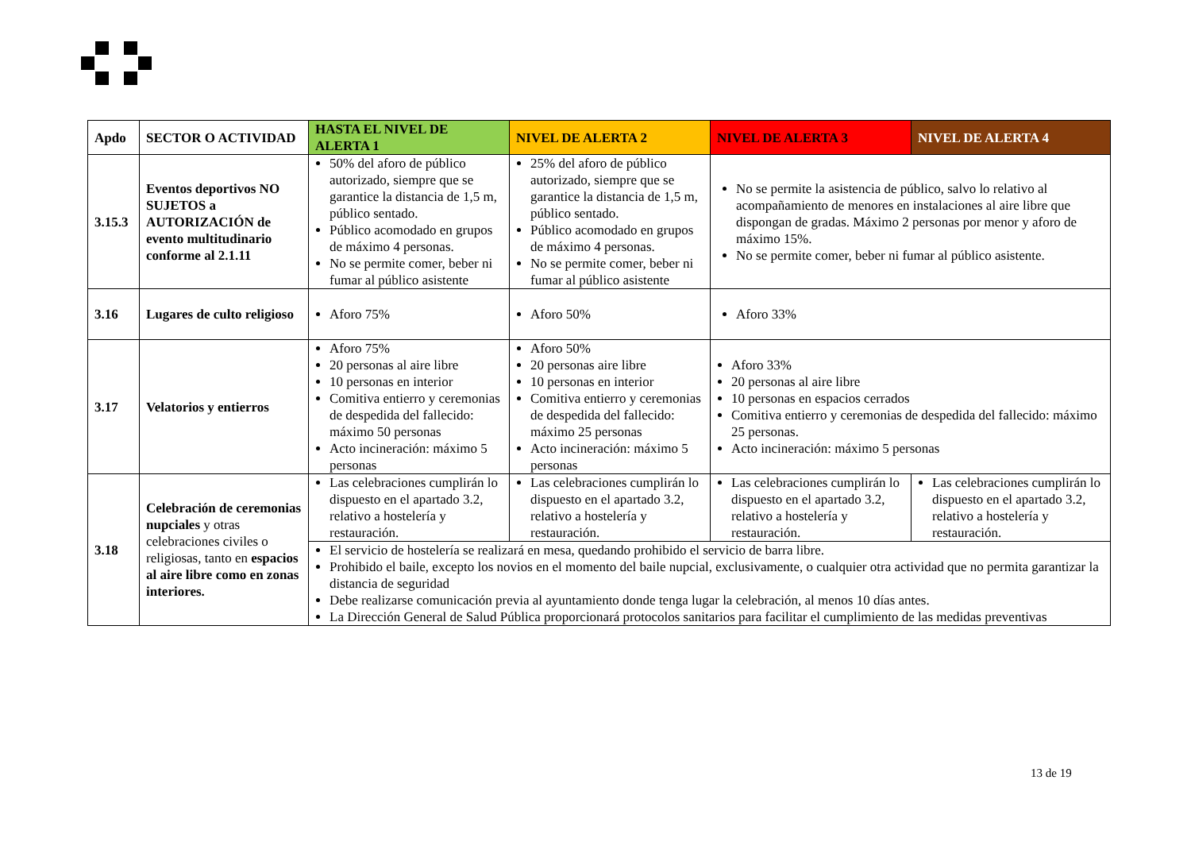| Apdo | SECTOR O ACTIVIDAD | HASTA EL NIVEL DE ALERTA 1 | NIVEL DE ALERTA 2 | NIVEL DE ALERTA 3 | NIVEL DE ALERTA 4 |
| --- | --- | --- | --- | --- | --- |
| 3.15.3 | Eventos deportivos NO SUJETOS a AUTORIZACIÓN de evento multitudinario conforme al 2.1.11 | 50% del aforo de público autorizado, siempre que se garantice la distancia de 1,5 m, público sentado. Público acomodado en grupos de máximo 4 personas. No se permite comer, beber ni fumar al público asistente | 25% del aforo de público autorizado, siempre que se garantice la distancia de 1,5 m, público sentado. Público acomodado en grupos de máximo 4 personas. No se permite comer, beber ni fumar al público asistente | No se permite la asistencia de público, salvo lo relativo al acompañamiento de menores en instalaciones al aire libre que dispongan de gradas. Máximo 2 personas por menor y aforo de máximo 15%. No se permite comer, beber ni fumar al público asistente. | |
| 3.16 | Lugares de culto religioso | Aforo 75% | Aforo 50% | Aforo 33% | |
| 3.17 | Velatorios y entierros | Aforo 75% 20 personas al aire libre 10 personas en interior Comitiva entierro y ceremonias de despedida del fallecido: máximo 50 personas Acto incineración: máximo 5 personas | Aforo 50% 20 personas aire libre 10 personas en interior Comitiva entierro y ceremonias de despedida del fallecido: máximo 25 personas Acto incineración: máximo 5 personas | Aforo 33% 20 personas al aire libre 10 personas en espacios cerrados Comitiva entierro y ceremonias de despedida del fallecido: máximo 25 personas. Acto incineración: máximo 5 personas | |
| 3.18 | Celebración de ceremonias nupciales y otras celebraciones civiles o religiosas, tanto en espacios al aire libre como en zonas interiores. | Las celebraciones cumplirán lo dispuesto en el apartado 3.2, relativo a hostelería y restauración. | Las celebraciones cumplirán lo dispuesto en el apartado 3.2, relativo a hostelería y restauración. | Las celebraciones cumplirán lo dispuesto en el apartado 3.2, relativo a hostelería y restauración. | Las celebraciones cumplirán lo dispuesto en el apartado 3.2, relativo a hostelería y restauración. |
| | | El servicio de hostelería se realizará en mesa, quedando prohibido el servicio de barra libre. Prohibido el baile, excepto los novios en el momento del baile nupcial, exclusivamente, o cualquier otra actividad que no permita garantizar la distancia de seguridad Debe realizarse comunicación previa al ayuntamiento donde tenga lugar la celebración, al menos 10 días antes. La Dirección General de Salud Pública proporcionará protocolos sanitarios para facilitar el cumplimiento de las medidas preventivas | | | |
13 de 19